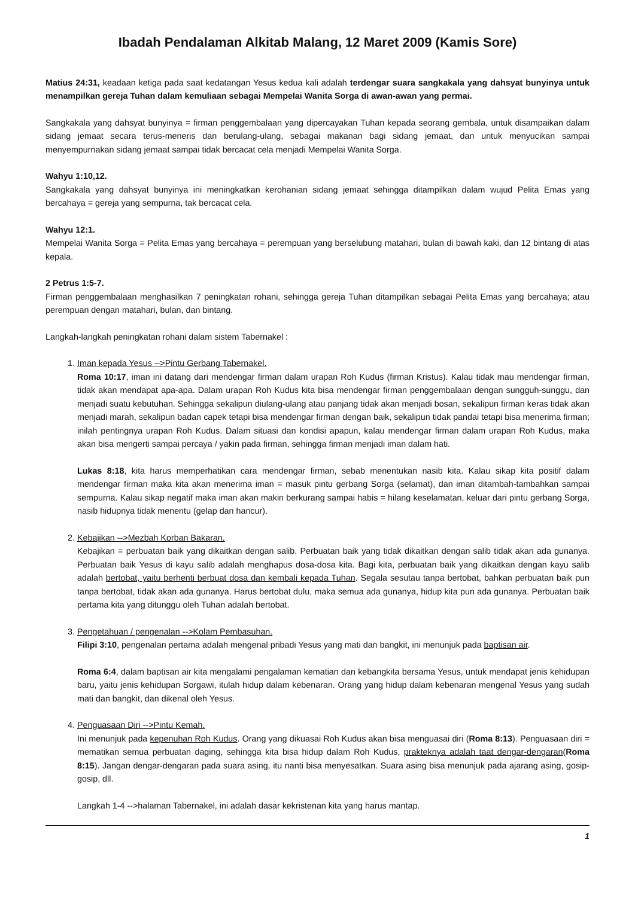Ibadah Pendalaman Alkitab Malang, 12 Maret 2009 (Kamis Sore)
Matius 24:31, keadaan ketiga pada saat kedatangan Yesus kedua kali adalah terdengar suara sangkakala yang dahsyat bunyinya untuk menampilkan gereja Tuhan dalam kemuliaan sebagai Mempelai Wanita Sorga di awan-awan yang permai.
Sangkakala yang dahsyat bunyinya = firman penggembalaan yang dipercayakan Tuhan kepada seorang gembala, untuk disampaikan dalam sidang jemaat secara terus-meneris dan berulang-ulang, sebagai makanan bagi sidang jemaat, dan untuk menyucikan sampai menyempurnakan sidang jemaat sampai tidak bercacat cela menjadi Mempelai Wanita Sorga.
Wahyu 1:10,12.
Sangkakala yang dahsyat bunyinya ini meningkatkan kerohanian sidang jemaat sehingga ditampilkan dalam wujud Pelita Emas yang bercahaya = gereja yang sempurna, tak bercacat cela.
Wahyu 12:1.
Mempelai Wanita Sorga = Pelita Emas yang bercahaya = perempuan yang berselubung matahari, bulan di bawah kaki, dan 12 bintang di atas kepala.
2 Petrus 1:5-7.
Firman penggembalaan menghasilkan 7 peningkatan rohani, sehingga gereja Tuhan ditampilkan sebagai Pelita Emas yang bercahaya; atau perempuan dengan matahari, bulan, dan bintang.
Langkah-langkah peningkatan rohani dalam sistem Tabernakel :
1. Iman kepada Yesus -->Pintu Gerbang Tabernakel.
Roma 10:17, iman ini datang dari mendengar firman dalam urapan Roh Kudus (firman Kristus). Kalau tidak mau mendengar firman, tidak akan mendapat apa-apa. Dalam urapan Roh Kudus kita bisa mendengar firman penggembalaan dengan sungguh-sunggu, dan menjadi suatu kebutuhan. Sehingga sekalipun diulang-ulang atau panjang tidak akan menjadi bosan, sekalipun firman keras tidak akan menjadi marah, sekalipun badan capek tetapi bisa mendengar firman dengan baik, sekalipun tidak pandai tetapi bisa menerima firman; inilah pentingnya urapan Roh Kudus. Dalam situasi dan kondisi apapun, kalau mendengar firman dalam urapan Roh Kudus, maka akan bisa mengerti sampai percaya / yakin pada firman, sehingga firman menjadi iman dalam hati.
Lukas 8:18, kita harus memperhatikan cara mendengar firman, sebab menentukan nasib kita. Kalau sikap kita positif dalam mendengar firman maka kita akan menerima iman = masuk pintu gerbang Sorga (selamat), dan iman ditambah-tambahkan sampai sempurna. Kalau sikap negatif maka iman akan makin berkurang sampai habis = hilang keselamatan, keluar dari pintu gerbang Sorga, nasib hidupnya tidak menentu (gelap dan hancur).
2. Kebajikan -->Mezbah Korban Bakaran.
Kebajikan = perbuatan baik yang dikaitkan dengan salib. Perbuatan baik yang tidak dikaitkan dengan salib tidak akan ada gunanya. Perbuatan baik Yesus di kayu salib adalah menghapus dosa-dosa kita. Bagi kita, perbuatan baik yang dikaitkan dengan kayu salib adalah bertobat, yaitu berhenti berbuat dosa dan kembali kepada Tuhan. Segala sesutau tanpa bertobat, bahkan perbuatan baik pun tanpa bertobat, tidak akan ada gunanya. Harus bertobat dulu, maka semua ada gunanya, hidup kita pun ada gunanya. Perbuatan baik pertama kita yang ditunggu oleh Tuhan adalah bertobat.
3. Pengetahuan / pengenalan -->Kolam Pembasuhan.
Filipi 3:10, pengenalan pertama adalah mengenal pribadi Yesus yang mati dan bangkit, ini menunjuk pada baptisan air.
Roma 6:4, dalam baptisan air kita mengalami pengalaman kematian dan kebangkita bersama Yesus, untuk mendapat jenis kehidupan baru, yaitu jenis kehidupan Sorgawi, itulah hidup dalam kebenaran. Orang yang hidup dalam kebenaran mengenal Yesus yang sudah mati dan bangkit, dan dikenal oleh Yesus.
4. Penguasaan Diri -->Pintu Kemah.
Ini menunjuk pada kepenuhan Roh Kudus. Orang yang dikuasai Roh Kudus akan bisa menguasai diri (Roma 8:13). Penguasaan diri = mematikan semua perbuatan daging, sehingga kita bisa hidup dalam Roh Kudus, prakteknya adalah taat dengar-dengaran(Roma 8:15). Jangan dengar-dengaran pada suara asing, itu nanti bisa menyesatkan. Suara asing bisa menunjuk pada ajarang asing, gosip-gosip, dll.
Langkah 1-4 -->halaman Tabernakel, ini adalah dasar kekristenan kita yang harus mantap.
1